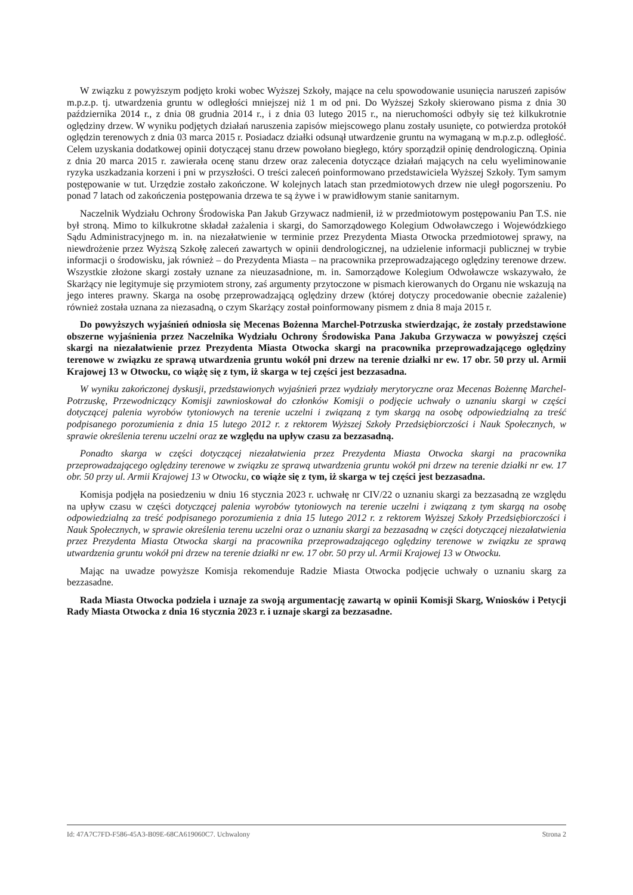W związku z powyższym podjęto kroki wobec Wyższej Szkoły, mające na celu spowodowanie usunięcia naruszeń zapisów m.p.z.p. tj. utwardzenia gruntu w odległości mniejszej niż 1 m od pni. Do Wyższej Szkoły skierowano pisma z dnia 30 października 2014 r., z dnia 08 grudnia 2014 r., i z dnia 03 lutego 2015 r., na nieruchomości odbyły się też kilkukrotnie oględziny drzew. W wyniku podjętych działań naruszenia zapisów miejscowego planu zostały usunięte, co potwierdza protokół oględzin terenowych z dnia 03 marca 2015 r. Posiadacz działki odsunął utwardzenie gruntu na wymaganą w m.p.z.p. odległość. Celem uzyskania dodatkowej opinii dotyczącej stanu drzew powołano biegłego, który sporządził opinię dendrologiczną. Opinia z dnia 20 marca 2015 r. zawierała ocenę stanu drzew oraz zalecenia dotyczące działań mających na celu wyeliminowanie ryzyka uszkadzania korzeni i pni w przyszłości. O treści zaleceń poinformowano przedstawiciela Wyższej Szkoły. Tym samym postępowanie w tut. Urzędzie zostało zakończone. W kolejnych latach stan przedmiotowych drzew nie uległ pogorszeniu. Po ponad 7 latach od zakończenia postępowania drzewa te są żywe i w prawidłowym stanie sanitarnym.
Naczelnik Wydziału Ochrony Środowiska Pan Jakub Grzywacz nadmienił, iż w przedmiotowym postępowaniu Pan T.S. nie był stroną. Mimo to kilkukrotne składał zażalenia i skargi, do Samorządowego Kolegium Odwoławczego i Wojewódzkiego Sądu Administracyjnego m. in. na niezałatwienie w terminie przez Prezydenta Miasta Otwocka przedmiotowej sprawy, na niewdrożenie przez Wyższą Szkołę zaleceń zawartych w opinii dendrologicznej, na udzielenie informacji publicznej w trybie informacji o środowisku, jak również – do Prezydenta Miasta – na pracownika przeprowadzającego oględziny terenowe drzew. Wszystkie złożone skargi zostały uznane za nieuzasadnione, m. in. Samorządowe Kolegium Odwoławcze wskazywało, że Skarżący nie legitymuje się przymiotem strony, zaś argumenty przytoczone w pismach kierowanych do Organu nie wskazują na jego interes prawny. Skarga na osobę przeprowadzającą oględziny drzew (której dotyczy procedowanie obecnie zażalenie) również została uznana za niezasadną, o czym Skarżący został poinformowany pismem z dnia 8 maja 2015 r.
Do powyższych wyjaśnień odniosła się Mecenas Bożenna Marchel-Potrzuska stwierdzając, że zostały przedstawione obszerne wyjaśnienia przez Naczelnika Wydziału Ochrony Środowiska Pana Jakuba Grzywacza w powyższej części skargi na niezałatwienie przez Prezydenta Miasta Otwocka skargi na pracownika przeprowadzającego oględziny terenowe w związku ze sprawą utwardzenia gruntu wokół pni drzew na terenie działki nr ew. 17 obr. 50 przy ul. Armii Krajowej 13 w Otwocku, co wiążę się z tym, iż skarga w tej części jest bezzasadna.
W wyniku zakończonej dyskusji, przedstawionych wyjaśnień przez wydziały merytoryczne oraz Mecenas Bożennę Marchel-Potrzuskę, Przewodniczący Komisji zawnioskował do członków Komisji o podjęcie uchwały o uznaniu skargi w części dotyczącej palenia wyrobów tytoniowych na terenie uczelni i związaną z tym skargą na osobę odpowiedzialną za treść podpisanego porozumienia z dnia 15 lutego 2012 r. z rektorem Wyższej Szkoły Przedsiębiorczości i Nauk Społecznych, w sprawie określenia terenu uczelni oraz ze względu na upływ czasu za bezzasadną.
Ponadto skarga w części dotyczącej niezałatwienia przez Prezydenta Miasta Otwocka skargi na pracownika przeprowadzającego oględziny terenowe w związku ze sprawą utwardzenia gruntu wokół pni drzew na terenie działki nr ew. 17 obr. 50 przy ul. Armii Krajowej 13 w Otwocku, co wiąże się z tym, iż skarga w tej części jest bezzasadna.
Komisja podjęła na posiedzeniu w dniu 16 stycznia 2023 r. uchwałę nr CIV/22 o uznaniu skargi za bezzasadną ze względu na upływ czasu w części dotyczącej palenia wyrobów tytoniowych na terenie uczelni i związaną z tym skargą na osobę odpowiedzialną za treść podpisanego porozumienia z dnia 15 lutego 2012 r. z rektorem Wyższej Szkoły Przedsiębiorczości i Nauk Społecznych, w sprawie określenia terenu uczelni oraz o uznaniu skargi za bezzasadną w części dotyczącej niezałatwienia przez Prezydenta Miasta Otwocka skargi na pracownika przeprowadzającego oględziny terenowe w związku ze sprawą utwardzenia gruntu wokół pni drzew na terenie działki nr ew. 17 obr. 50 przy ul. Armii Krajowej 13 w Otwocku.
Mając na uwadze powyższe Komisja rekomenduje Radzie Miasta Otwocka podjęcie uchwały o uznaniu skarg za bezzasadne.
Rada Miasta Otwocka podziela i uznaje za swoją argumentację zawartą w opinii Komisji Skarg, Wniosków i Petycji Rady Miasta Otwocka z dnia 16 stycznia 2023 r. i uznaje skargi za bezzasadne.
Id: 47A7C7FD-F586-45A3-B09E-68CA619060C7. Uchwalony Strona 2